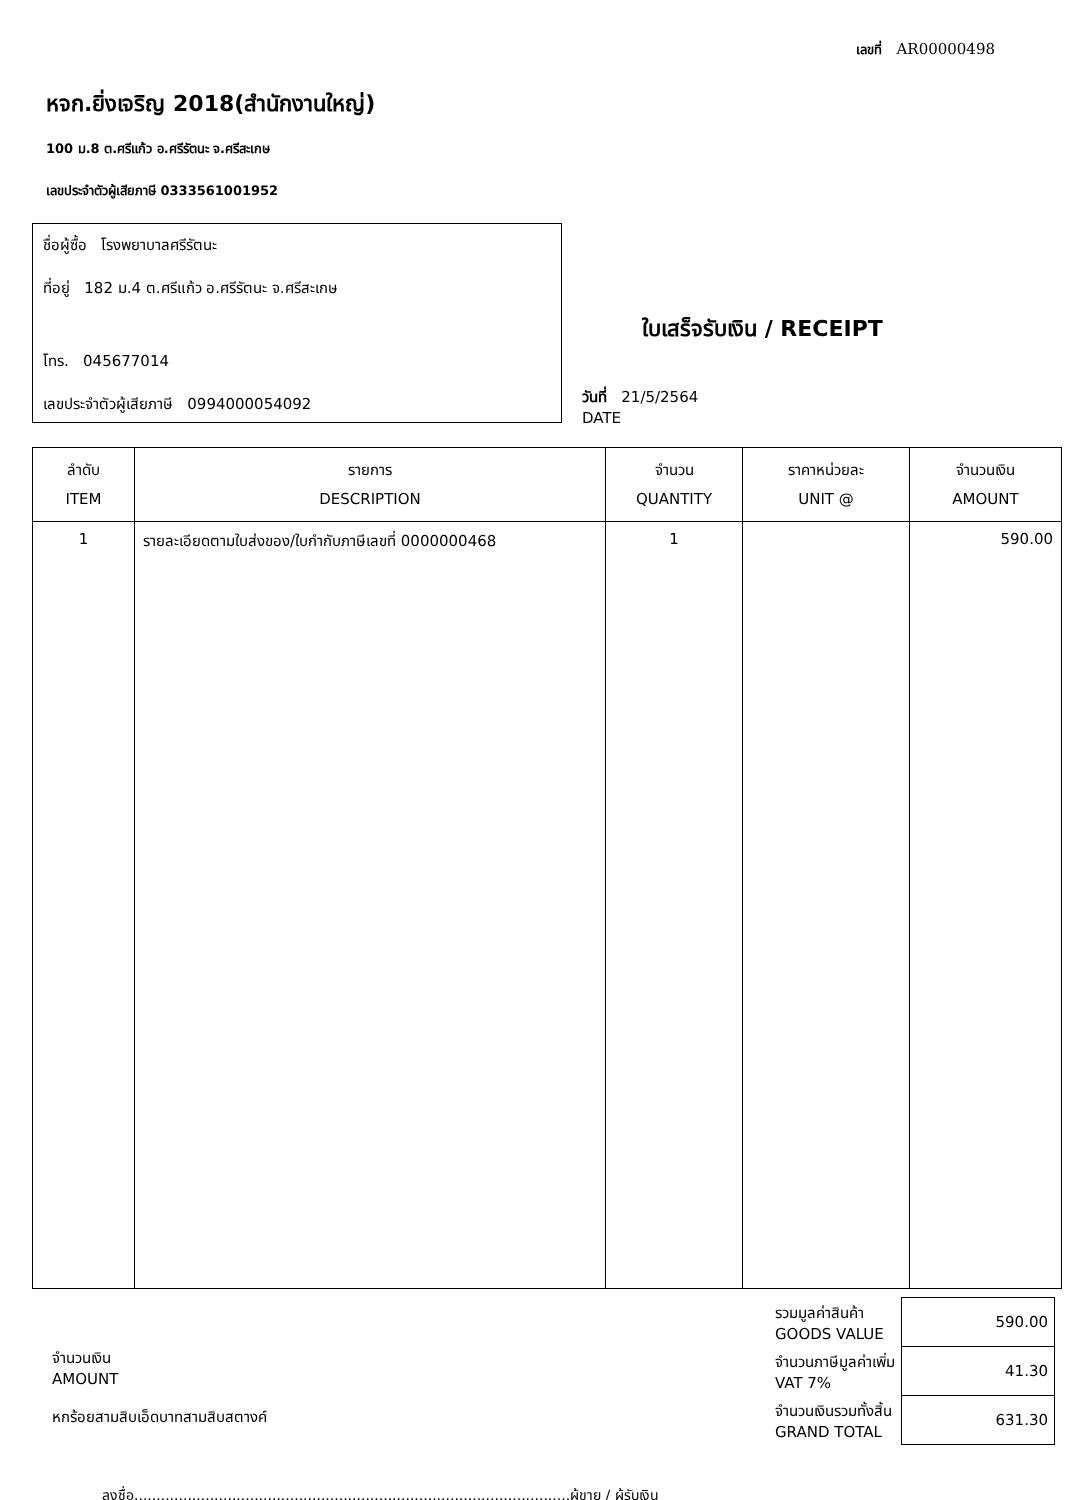เลขที่ AR00000498
หจก.ยิ่งเจริญ 2018(สำนักงานใหญ่)
100 ม.8 ต.ศรีแก้ว อ.ศรีรัตนะ จ.ศรีสะเกษ
เลขประจำตัวผู้เสียภาษี 0333561001952
ชื่อผู้ซื้อ โรงพยาบาลศรีรัตนะ
ที่อยู่ 182 ม.4 ต.ศรีแก้ว อ.ศรีรัตนะ จ.ศรีสะเกษ
โทร. 045677014
เลขประจำตัวผู้เสียภาษี 0994000054092
ใบเสร็จรับเงิน / RECEIPT
วันที่ 21/5/2564
DATE
| ลำดับ ITEM | รายการ DESCRIPTION | จำนวน QUANTITY | ราคาหน่วยละ UNIT @ | จำนวนเงิน AMOUNT |
| --- | --- | --- | --- | --- |
| 1 | รายละเอียดตามใบส่งของ/ใบกำกับภาษีเลขที่ 0000000468 | 1 | | 590.00 |
จำนวนเงิน
AMOUNT
หกร้อยสามสิบเอ็ดบาทสามสิบสตางค์
| รวมมูลค่าสินค้า GOODS VALUE | 590.00 |
| จำนวนภาษีมูลค่าเพิ่ม VAT 7% | 41.30 |
| จำนวนเงินรวมทั้งสิ้น GRAND TOTAL | 631.30 |
ลงชื่อ..................................................................................................ผู้ขาย / ผู้รับเงิน